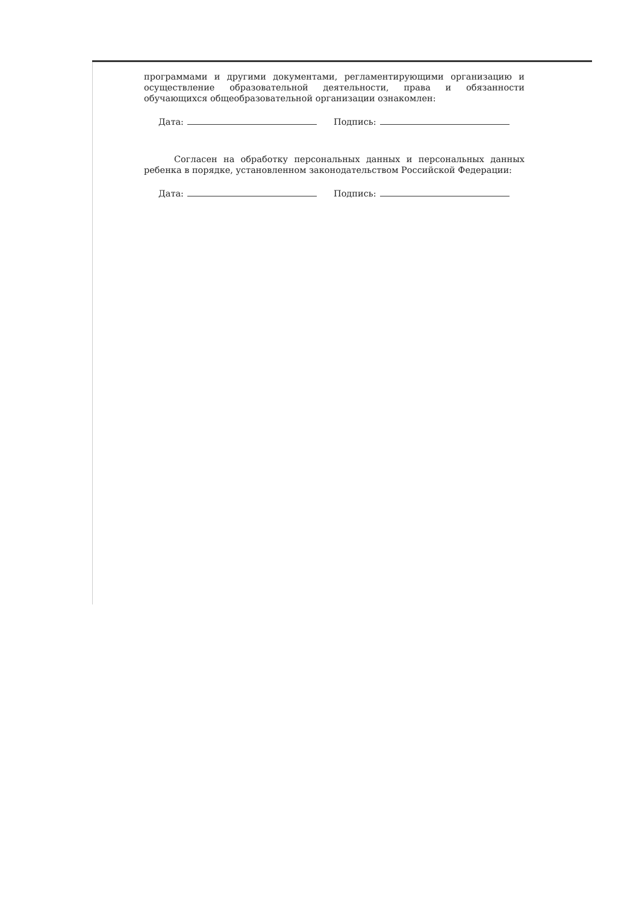программами и другими документами, регламентирующими организацию и осуществление образовательной деятельности, права и обязанности обучающихся общеобразовательной организации ознакомлен:
Дата: Подпись:
Согласен на обработку персональных данных и персональных данных ребенка в порядке, установленном законодательством Российской Федерации:
Дата: Подпись: